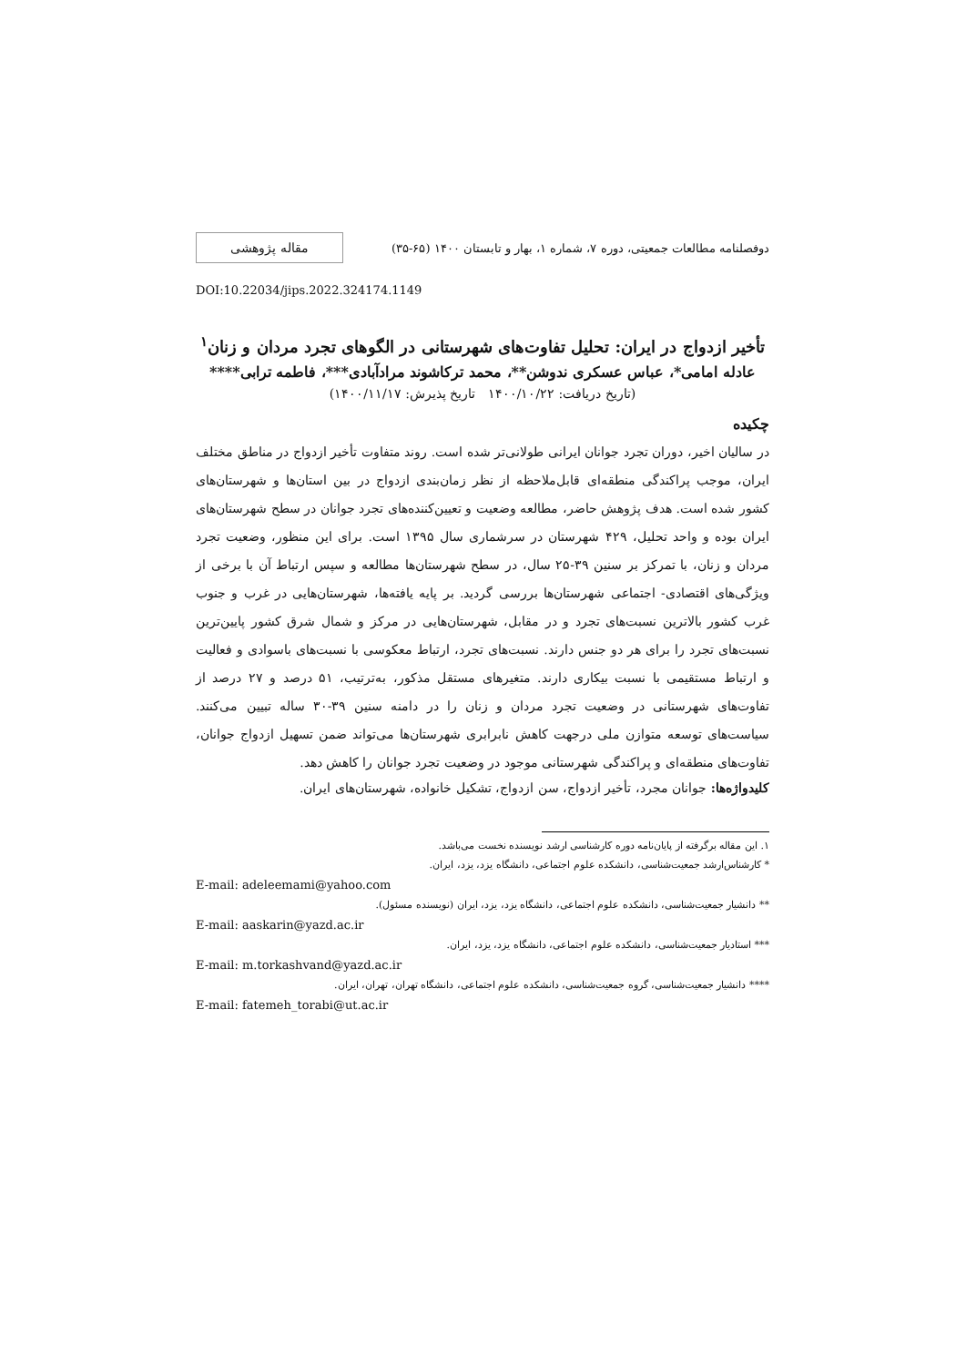دوفصلنامه مطالعات جمعیتی، دوره ۷، شماره ۱، بهار و تابستان ۱۴۰۰ (۶۵-۳۵)
مقاله پژوهشی
DOI:10.22034/jips.2022.324174.1149
تأخیر ازدواج در ایران: تحلیل تفاوت‌های شهرستانی در الگوهای تجرد مردان و زنان<sup>۱</sup>
عادله امامی*، عباس عسکری ندوشن**، محمد ترکاشوند مرادآبادی***، فاطمه ترابی****
(تاریخ دریافت: ۱۴۰۰/۱۰/۲۲ تاریخ پذیرش: ۱۴۰۰/۱۱/۱۷)
چکیده
در سالیان اخیر، دوران تجرد جوانان ایرانی طولانی‌تر شده است. روند متفاوت تأخیر ازدواج در مناطق مختلف ایران، موجب پراکندگی منطقه‌ای قابل‌ملاحظه از نظر زمان‌بندی ازدواج در بین استان‌ها و شهرستان‌های کشور شده است. هدف پژوهش حاضر، مطالعه وضعیت و تعیین‌کننده‌های تجرد جوانان در سطح شهرستان‌های ایران بوده و واحد تحلیل، ۴۲۹ شهرستان در سرشماری سال ۱۳۹۵ است. برای این منظور، وضعیت تجرد مردان و زنان، با تمرکز بر سنین ۳۹-۲۵ سال، در سطح شهرستان‌ها مطالعه و سپس ارتباط آن با برخی از ویژگی‌های اقتصادی- اجتماعی شهرستان‌ها بررسی گردید. بر پایه یافته‌ها، شهرستان‌هایی در غرب و جنوب غرب کشور بالاترین نسبت‌های تجرد و در مقابل، شهرستان‌هایی در مرکز و شمال شرق کشور پایین‌ترین نسبت‌های تجرد را برای هر دو جنس دارند. نسبت‌های تجرد، ارتباط معکوسی با نسبت‌های باسوادی و فعالیت و ارتباط مستقیمی با نسبت بیکاری دارند. متغیرهای مستقل مذکور، به‌ترتیب، ۵۱ درصد و ۲۷ درصد از تفاوت‌های شهرستانی در وضعیت تجرد مردان و زنان را در دامنه سنین ۳۹-۳۰ ساله تبیین می‌کنند. سیاست‌های توسعه متوازن ملی درجهت کاهش نابرابری شهرستان‌ها می‌تواند ضمن تسهیل ازدواج جوانان، تفاوت‌های منطقه‌ای و پراکندگی شهرستانی موجود در وضعیت تجرد جوانان را کاهش دهد.
کلیدواژه‌ها: جوانان مجرد، تأخیر ازدواج، سن ازدواج، تشکیل خانواده، شهرستان‌های ایران.
۱. این مقاله برگرفته از پایان‌نامه دوره کارشناسی ارشد نویسنده نخست می‌باشد.
* کارشناس‌ارشد جمعیت‌شناسی، دانشکده علوم اجتماعی، دانشگاه یزد، یزد، ایران.
E-mail: adeleemami@yahoo.com
** دانشیار جمعیت‌شناسی، دانشکده علوم اجتماعی، دانشگاه یزد، یزد، ایران (نویسنده مسئول).
E-mail: aaskarin@yazd.ac.ir
*** استادیار جمعیت‌شناسی، دانشکده علوم اجتماعی، دانشگاه یزد، یزد، ایران.
E-mail: m.torkashvand@yazd.ac.ir
**** دانشیار جمعیت‌شناسی، گروه جمعیت‌شناسی، دانشکده علوم اجتماعی، دانشگاه تهران، تهران، ایران.
E-mail: fatemeh_torabi@ut.ac.ir